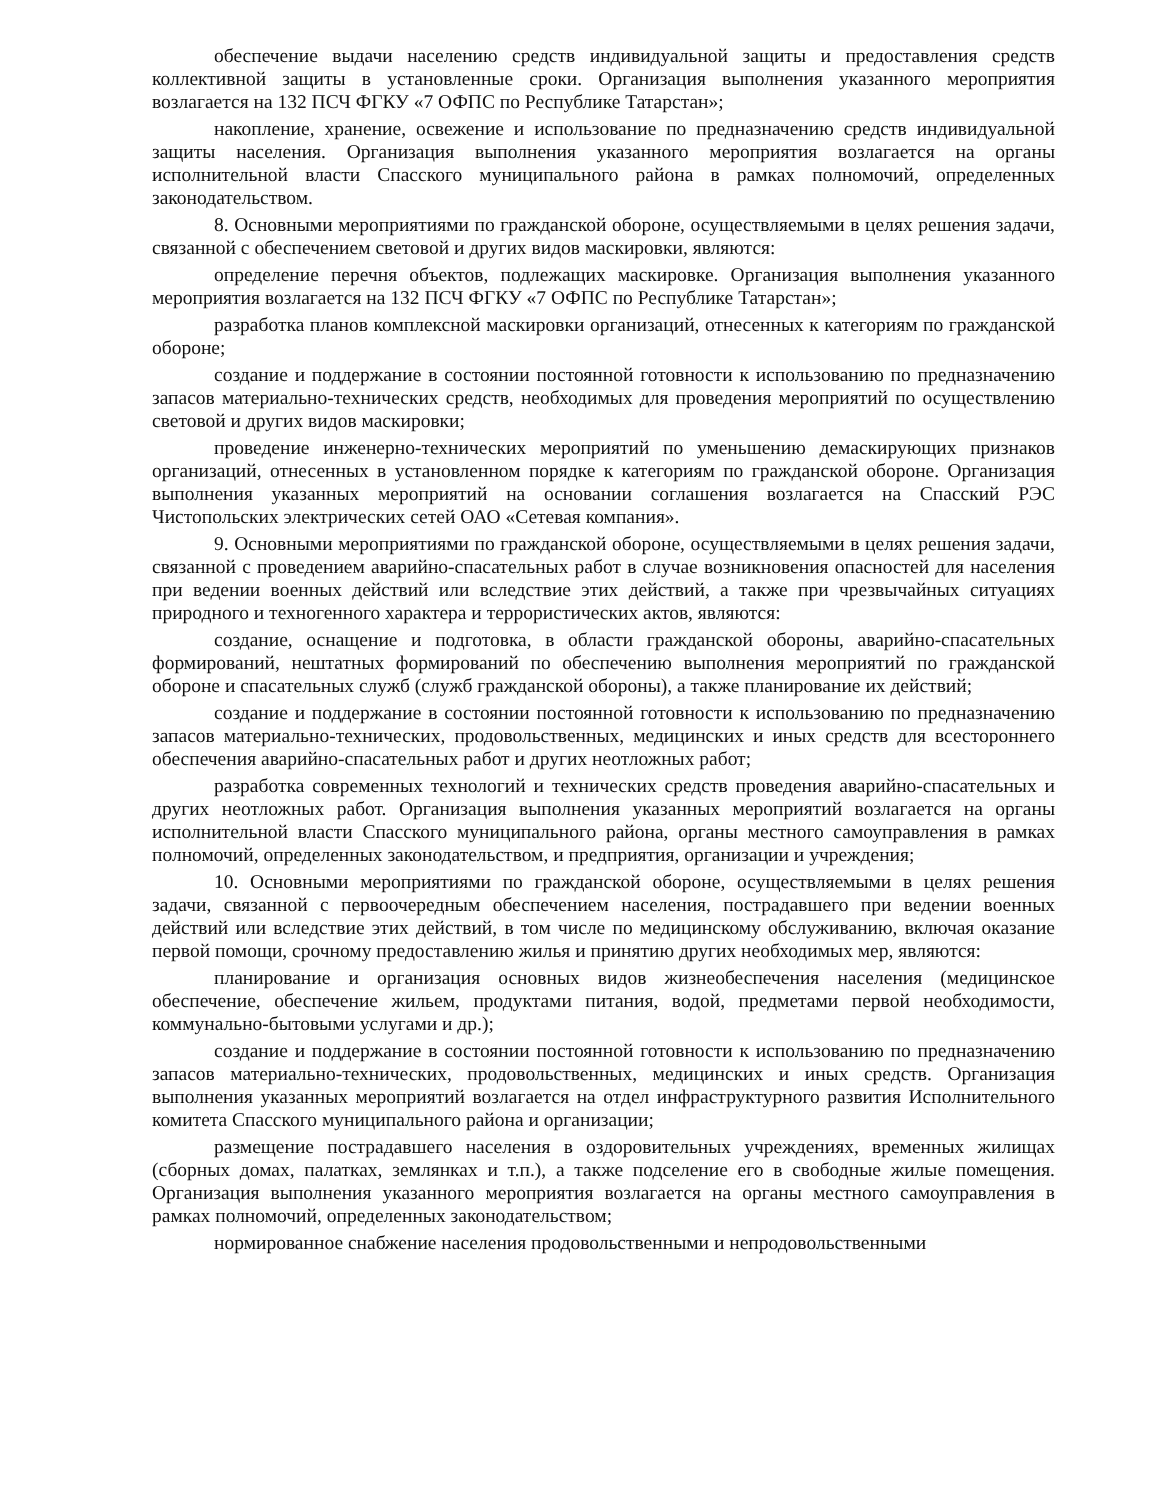обеспечение выдачи населению средств индивидуальной защиты и предоставления средств коллективной защиты в установленные сроки. Организация выполнения указанного мероприятия возлагается на 132 ПСЧ ФГКУ «7 ОФПС по Республике Татарстан»;
накопление, хранение, освежение и использование по предназначению средств индивидуальной защиты населения. Организация выполнения указанного мероприятия возлагается на органы исполнительной власти Спасского муниципального района в рамках полномочий, определенных законодательством.
8. Основными мероприятиями по гражданской обороне, осуществляемыми в целях решения задачи, связанной с обеспечением световой и других видов маскировки, являются:
определение перечня объектов, подлежащих маскировке. Организация выполнения указанного мероприятия возлагается на 132 ПСЧ ФГКУ «7 ОФПС по Республике Татарстан»;
разработка планов комплексной маскировки организаций, отнесенных к категориям по гражданской обороне;
создание и поддержание в состоянии постоянной готовности к использованию по предназначению запасов материально-технических средств, необходимых для проведения мероприятий по осуществлению световой и других видов маскировки;
проведение инженерно-технических мероприятий по уменьшению демаскирующих признаков организаций, отнесенных в установленном порядке к категориям по гражданской обороне. Организация выполнения указанных мероприятий на основании соглашения возлагается на Спасский РЭС Чистопольских электрических сетей ОАО «Сетевая компания».
9. Основными мероприятиями по гражданской обороне, осуществляемыми в целях решения задачи, связанной с проведением аварийно-спасательных работ в случае возникновения опасностей для населения при ведении военных действий или вследствие этих действий, а также при чрезвычайных ситуациях природного и техногенного характера и террористических актов, являются:
создание, оснащение и подготовка, в области гражданской обороны, аварийно-спасательных формирований, нештатных формирований по обеспечению выполнения мероприятий по гражданской обороне и спасательных служб (служб гражданской обороны), а также планирование их действий;
создание и поддержание в состоянии постоянной готовности к использованию по предназначению запасов материально-технических, продовольственных, медицинских и иных средств для всестороннего обеспечения аварийно-спасательных работ и других неотложных работ;
разработка современных технологий и технических средств проведения аварийно-спасательных и других неотложных работ. Организация выполнения указанных мероприятий возлагается на органы исполнительной власти Спасского муниципального района, органы местного самоуправления в рамках полномочий, определенных законодательством, и предприятия, организации и учреждения;
10. Основными мероприятиями по гражданской обороне, осуществляемыми в целях решения задачи, связанной с первоочередным обеспечением населения, пострадавшего при ведении военных действий или вследствие этих действий, в том числе по медицинскому обслуживанию, включая оказание первой помощи, срочному предоставлению жилья и принятию других необходимых мер, являются:
планирование и организация основных видов жизнеобеспечения населения (медицинское обеспечение, обеспечение жильем, продуктами питания, водой, предметами первой необходимости, коммунально-бытовыми услугами и др.);
создание и поддержание в состоянии постоянной готовности к использованию по предназначению запасов материально-технических, продовольственных, медицинских и иных средств. Организация выполнения указанных мероприятий возлагается на отдел инфраструктурного развития Исполнительного комитета Спасского муниципального района и организации;
размещение пострадавшего населения в оздоровительных учреждениях, временных жилищах (сборных домах, палатках, землянках и т.п.), а также подселение его в свободные жилые помещения. Организация выполнения указанного мероприятия возлагается на органы местного самоуправления в рамках полномочий, определенных законодательством;
нормированное снабжение населения продовольственными и непродовольственными